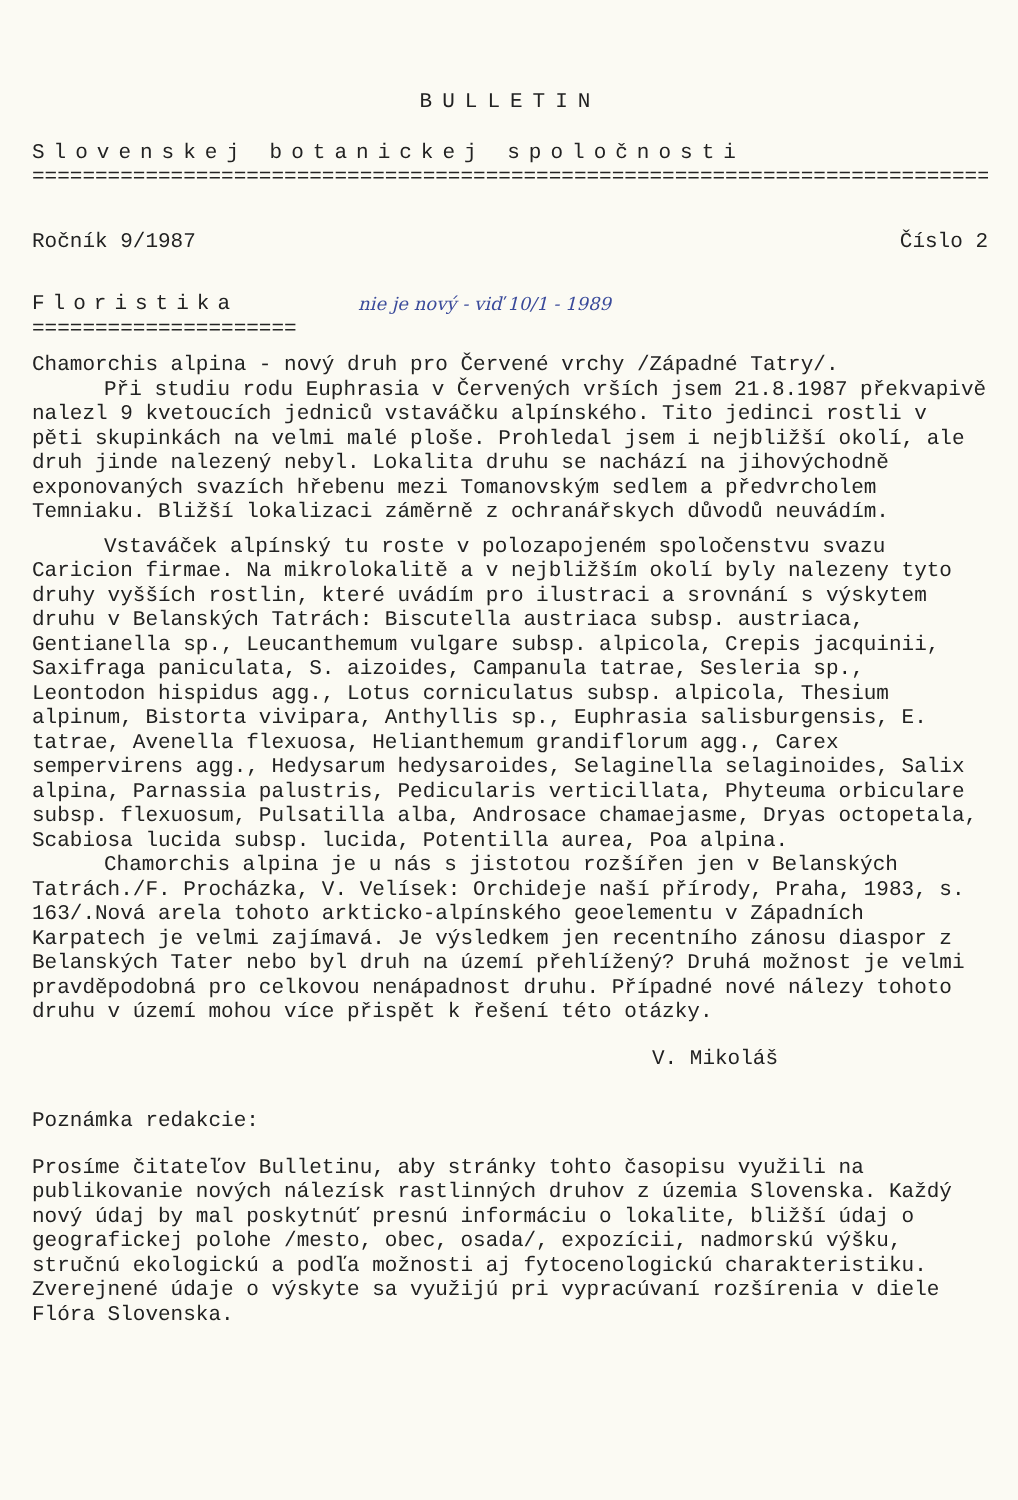BULLETIN
Slovenskej botanickej spoločnosti
===================================================================================
Ročník 9/1987 Číslo 2
Floristika nie je nový - viď 10/1 - 1989
=====================
Chamorchis alpina - nový druh pro Červené vrchy /Západné Tatry/.
Při studiu rodu Euphrasia v Červených vrších jsem 21.8.1987 překvapivě nalezl 9 kvetoucích jedniců vstaváčku alpínského. Tito jedinci rostli v pěti skupinkách na velmi malé ploše. Prohledal jsem i nejbližší okolí, ale druh jinde nalezený nebyl. Lokalita druhu se nachází na jihovýchodně exponovaných svazích hřebenu mezi Tomanovským sedlem a předvrcholem Temniaku. Bližší lokalizaci záměrně z ochranářskych důvodů neuvádím.
Vstaváček alpínský tu roste v polozapojeném spoločenstvu svazu Caricion firmae. Na mikrolokalitě a v nejbližším okolí byly nalezeny tyto druhy vyšších rostlin, které uvádím pro ilustraci a srovnání s výskytem druhu v Belanských Tatrách: Biscutella austriaca subsp. austriaca, Gentianella sp., Leucanthemum vulgare subsp. alpicola, Crepis jacquinii, Saxifraga paniculata, S. aizoides, Campanula tatrae, Sesleria sp., Leontodon hispidus agg., Lotus corniculatus subsp. alpicola, Thesium alpinum, Bistorta vivipara, Anthyllis sp., Euphrasia salisburgensis, E. tatrae, Avenella flexuosa, Helianthemum grandiflorum agg., Carex sempervirens agg., Hedysarum hedysaroides, Selaginella selaginoides, Salix alpina, Parnassia palustris, Pedicularis verticillata, Phyteuma orbiculare subsp. flexuosum, Pulsatilla alba, Androsace chamaejasme, Dryas octopetala, Scabiosa lucida subsp. lucida, Potentilla aurea, Poa alpina.
Chamorchis alpina je u nás s jistotou rozšířen jen v Belanských Tatrách./F. Procházka, V. Velísek: Orchideje naší přírody, Praha, 1983, s. 163/.Nová arela tohoto arkticko-alpínského geoelementu v Západních Karpatech je velmi zajímavá. Je výsledkem jen recentního zánosu diaspor z Belanských Tater nebo byl druh na území přehlížený? Druhá možnost je velmi pravděpodobná pro celkovou nenápadnost druhu. Případné nové nálezy tohoto druhu v území mohou více přispět k řešení této otázky.
V. Mikoláš
Poznámka redakcie:
Prosíme čitateľov Bulletinu, aby stránky tohto časopisu využili na publikovanie nových nálezísk rastlinných druhov z územia Slovenska. Každý nový údaj by mal poskytnúť presnú informáciu o lokalite, bližší údaj o geografickej polohe /mesto, obec, osada/, expozícii, nadmorskú výšku, stručnú ekologickú a podľa možnosti aj fytocenologickú charakteristiku. Zverejnené údaje o výskyte sa využijú pri vypracúvaní rozšírenia v diele Flóra Slovenska.